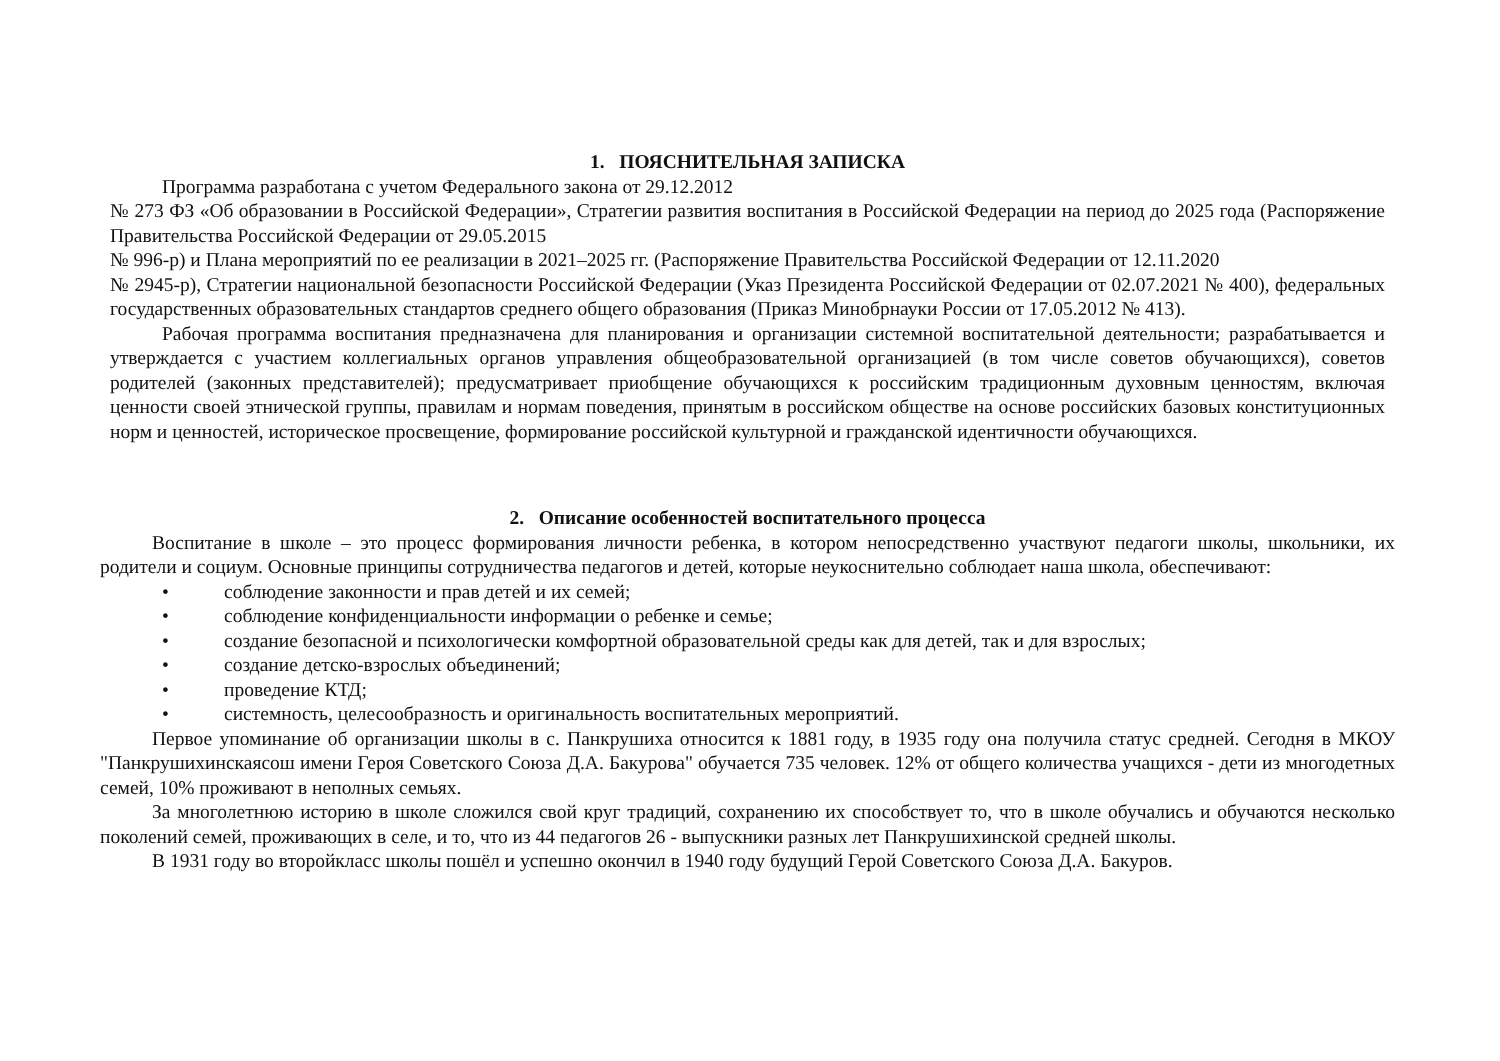1. ПОЯСНИТЕЛЬНАЯ ЗАПИСКА
Программа разработана с учетом Федерального закона от 29.12.2012
№ 273 ФЗ «Об образовании в Российской Федерации», Стратегии развития воспитания в Российской Федерации на период до 2025 года (Распоряжение Правительства Российской Федерации от 29.05.2015
№ 996-р) и Плана мероприятий по ее реализации в 2021–2025 гг. (Распоряжение Правительства Российской Федерации от 12.11.2020
№ 2945-р), Стратегии национальной безопасности Российской Федерации (Указ Президента Российской Федерации от 02.07.2021 № 400), федеральных государственных образовательных стандартов среднего общего образования (Приказ Минобрнауки России от 17.05.2012 № 413).
Рабочая программа воспитания предназначена для планирования и организации системной воспитательной деятельности; разрабатывается и утверждается с участием коллегиальных органов управления общеобразовательной организацией (в том числе советов обучающихся), советов родителей (законных представителей); предусматривает приобщение обучающихся к российским традиционным духовным ценностям, включая ценности своей этнической группы, правилам и нормам поведения, принятым в российском обществе на основе российских базовых конституционных норм и ценностей, историческое просвещение, формирование российской культурной и гражданской идентичности обучающихся.
2. Описание особенностей воспитательного процесса
Воспитание в школе – это процесс формирования личности ребенка, в котором непосредственно участвуют педагоги школы, школьники, их родители и социум. Основные принципы сотрудничества педагогов и детей, которые неукоснительно соблюдает наша школа, обеспечивают:
• соблюдение законности и прав детей и их семей;
• соблюдение конфиденциальности информации о ребенке и семье;
• создание безопасной и психологически комфортной образовательной среды как для детей, так и для взрослых;
• создание детско-взрослых объединений;
• проведение КТД;
• системность, целесообразность и оригинальность воспитательных мероприятий.
Первое упоминание об организации школы в с. Панкрушиха относится к 1881 году, в 1935 году она получила статус средней. Сегодня в МКОУ "Панкрушихинскаясош имени Героя Советского Союза Д.А. Бакурова" обучается 735 человек. 12% от общего количества учащихся - дети из многодетных семей, 10% проживают в неполных семьях.
За многолетнюю историю в школе сложился свой круг традиций, сохранению их способствует то, что в школе обучались и обучаются несколько поколений семей, проживающих в селе, и то, что из 44 педагогов 26 - выпускники разных лет Панкрушихинской средней школы.
В 1931 году во второйкласс школы пошёл и успешно окончил в 1940 году будущий Герой Советского Союза Д.А. Бакуров.